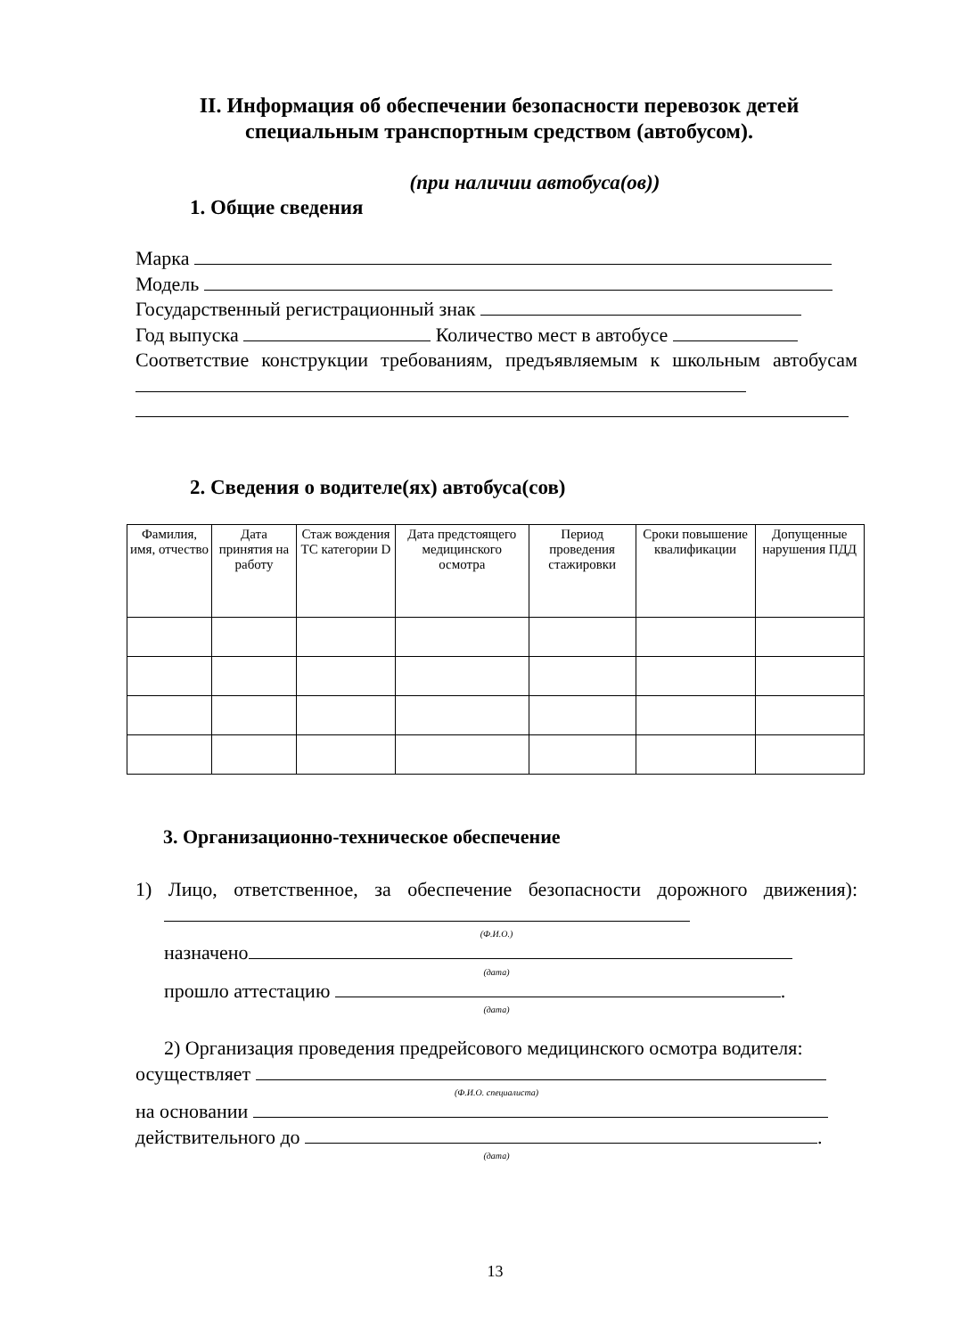II. Информация об обеспечении безопасности перевозок детей специальным транспортным средством (автобусом).
(при наличии автобуса(ов))
1. Общие сведения
Марка
Модель
Государственный регистрационный знак
Год выпуска Количество мест в автобусе
Соответствие конструкции требованиям, предъявляемым к школьным автобусам
2. Сведения о водителе(ях) автобуса(сов)
| Фамилия, имя, отчество | Дата принятия на работу | Стаж вождения ТС категории D | Дата предстоящего медицинского осмотра | Период проведения стажировки | Сроки повышение квалификации | Допущенные нарушения ПДД |
| --- | --- | --- | --- | --- | --- | --- |
3. Организационно-техническое обеспечение
1) Лицо, ответственное, за обеспечение безопасности дорожного движения):
(Ф.И.О.)
назначено
(дата)
прошло аттестацию .
(дата)
2) Организация проведения предрейсового медицинского осмотра водителя:
осуществляет
(Ф.И.О. специалиста)
на основании
действительного до .
(дата)
13